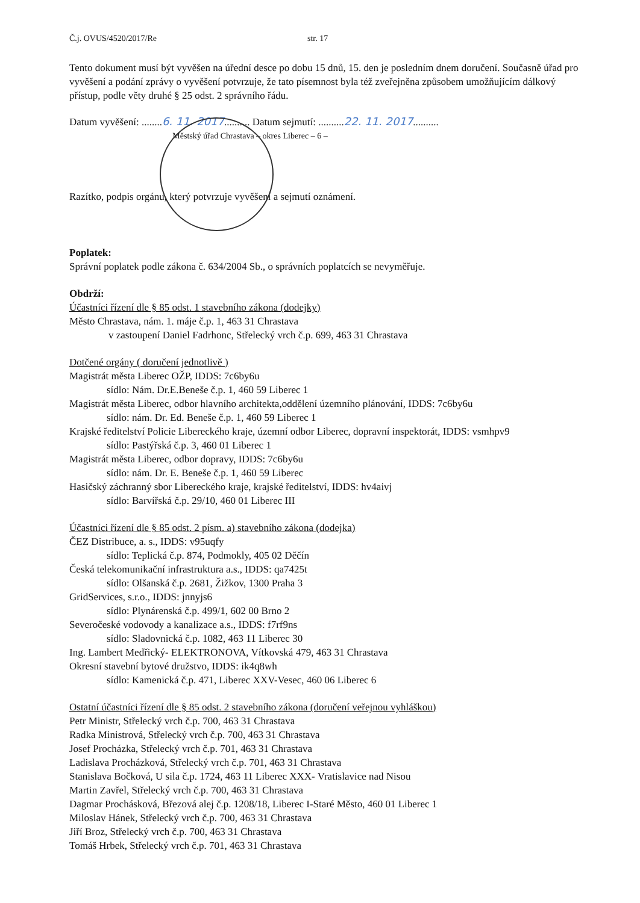Č.j. OVUS/4520/2017/Re str. 17
Tento dokument musí být vyvěšen na úřední desce po dobu 15 dnů, 15. den je posledním dnem doručení. Současně úřad pro vyvěšení a podání zprávy o vyvěšení potvrzuje, že tato písemnost byla též zveřejněna způsobem umožňujícím dálkový přístup, podle věty druhé § 25 odst. 2 správního řádu.
Datum vyvěšení: ........6. 11. 2017.......... Datum sejmutí: ..........22. 11. 2017..........
Městský úřad Chrastava – okres Liberec – 6 –
Razítko, podpis orgánu, který potvrzuje vyvěšení a sejmutí oznámení.
Poplatek:
Správní poplatek podle zákona č. 634/2004 Sb., o správních poplatcích se nevyměřuje.
Obdrží:
Účastníci řízení dle § 85 odst. 1 stavebního zákona (dodejky)
Město Chrastava, nám. 1. máje č.p. 1, 463 31 Chrastava
v zastoupení Daniel Fadrhonc, Střelecký vrch č.p. 699, 463 31 Chrastava
Dotčené orgány ( doručení jednotlivě )
Magistrát města Liberec OŽP, IDDS: 7c6by6u
sídlo: Nám. Dr.E.Beneše č.p. 1, 460 59 Liberec 1
Magistrát města Liberec, odbor hlavního architekta,oddělení územního plánování, IDDS: 7c6by6u
sídlo: nám. Dr. Ed. Beneše č.p. 1, 460 59 Liberec 1
Krajské ředitelství Policie Libereckého kraje, územní odbor Liberec, dopravní inspektorát, IDDS: vsmhpv9
sídlo: Pastýřská č.p. 3, 460 01 Liberec 1
Magistrát města Liberec, odbor dopravy, IDDS: 7c6by6u
sídlo: nám. Dr. E. Beneše č.p. 1, 460 59 Liberec
Hasičský záchranný sbor Libereckého kraje, krajské ředitelství, IDDS: hv4aivj
sídlo: Barvířská č.p. 29/10, 460 01 Liberec III
Účastníci řízení dle § 85 odst. 2 písm. a) stavebního zákona (dodejka)
ČEZ Distribuce, a. s., IDDS: v95uqfy
sídlo: Teplická č.p. 874, Podmokly, 405 02 Děčín
Česká telekomunikační infrastruktura a.s., IDDS: qa7425t
sídlo: Olšanská č.p. 2681, Žižkov, 1300 Praha 3
GridServices, s.r.o., IDDS: jnnyjs6
sídlo: Plynárenská č.p. 499/1, 602 00 Brno 2
Severočeské vodovody a kanalizace a.s., IDDS: f7rf9ns
sídlo: Sladovnická č.p. 1082, 463 11 Liberec 30
Ing. Lambert Medřický- ELEKTRONOVA, Vítkovská 479, 463 31 Chrastava
Okresní stavební bytové družstvo, IDDS: ik4q8wh
sídlo: Kamenická č.p. 471, Liberec XXV-Vesec, 460 06 Liberec 6
Ostatní účastníci řízení dle § 85 odst. 2 stavebního zákona (doručení veřejnou vyhláškou)
Petr Ministr, Střelecký vrch č.p. 700, 463 31 Chrastava
Radka Ministrová, Střelecký vrch č.p. 700, 463 31 Chrastava
Josef Procházka, Střelecký vrch č.p. 701, 463 31 Chrastava
Ladislava Procházková, Střelecký vrch č.p. 701, 463 31 Chrastava
Stanislava Bočková, U sila č.p. 1724, 463 11 Liberec XXX- Vratislavice nad Nisou
Martin Zavřel, Střelecký vrch č.p. 700, 463 31 Chrastava
Dagmar Prochásková, Březová alej č.p. 1208/18, Liberec I-Staré Město, 460 01 Liberec 1
Miloslav Hánek, Střelecký vrch č.p. 700, 463 31 Chrastava
Jiří Broz, Střelecký vrch č.p. 700, 463 31 Chrastava
Tomáš Hrbek, Střelecký vrch č.p. 701, 463 31 Chrastava